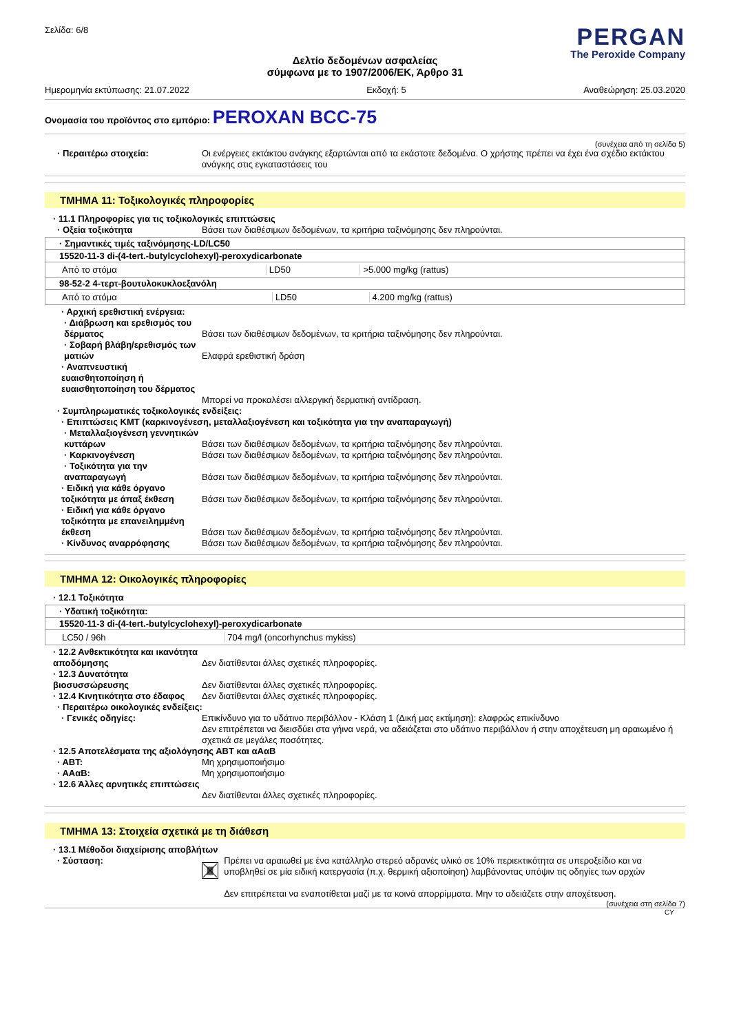Σελίδα: 6/8
PERGAN
The Peroxide Company
Δελτίο δεδομένων ασφαλείας
σύμφωνα με το 1907/2006/ΕΚ, Άρθρο 31
Ημερομηνία εκτύπωσης: 21.07.2022 Εκδοχή: 5 Αναθεώρηση: 25.03.2020
Ονομασία του προϊόντος στο εμπόριο: PEROXAN BCC-75
(συνέχεια από τη σελίδα 5)
· Περαιτέρω στοιχεία: Οι ενέργειες εκτάκτου ανάγκης εξαρτώνται από τα εκάστοτε δεδομένα. Ο χρήστης πρέπει να έχει ένα σχέδιο εκτάκτου ανάγκης στις εγκαταστάσεις του
ΤΜΗΜΑ 11: Τοξικολογικές πληροφορίες
· 11.1 Πληροφορίες για τις τοξικολογικές επιπτώσεις
· Οξεία τοξικότητα Βάσει των διαθέσιμων δεδομένων, τα κριτήρια ταξινόμησης δεν πληρούνται.
| · Σημαντικές τιμές ταξινόμησης-LD/LC50 |
| 15520-11-3 di-(4-tert.-butylcyclohexyl)-peroxydicarbonate |
| / Από το στόμα / LD50 / >5.000 mg/kg (rattus) / |
| 98-52-2 4-τερτ-βουτυλοκυκλοεξανόλη |
| / Από το στόμα / LD50 / 4.200 mg/kg (rattus) / |
· Αρχική ερεθιστική ενέργεια:
· Διάβρωση και ερεθισμός του δέρματος
Βάσει των διαθέσιμων δεδομένων, τα κριτήρια ταξινόμησης δεν πληρούνται.
· Σοβαρή βλάβη/ερεθισμός των ματιών
Ελαφρά ερεθιστική δράση
· Αναπνευστική ευαισθητοποίηση ή ευαισθητοποίηση του δέρματος
Μπορεί να προκαλέσει αλλεργική δερματική αντίδραση.
· Συμπληρωματικές τοξικολογικές ενδείξεις:
· Επιπτώσεις ΚΜΤ (καρκινογένεση, μεταλλαξιογένεση και τοξικότητα για την αναπαραγωγή)
· Μεταλλαξιογένεση γεννητικών κυττάρων
Βάσει των διαθέσιμων δεδομένων, τα κριτήρια ταξινόμησης δεν πληρούνται.
· Καρκινογένεση Βάσει των διαθέσιμων δεδομένων, τα κριτήρια ταξινόμησης δεν πληρούνται.
· Τοξικότητα για την αναπαραγωγή
Βάσει των διαθέσιμων δεδομένων, τα κριτήρια ταξινόμησης δεν πληρούνται.
· Ειδική για κάθε όργανο τοξικότητα με άπαξ έκθεση
Βάσει των διαθέσιμων δεδομένων, τα κριτήρια ταξινόμησης δεν πληρούνται.
· Ειδική για κάθε όργανο τοξικότητα με επανειλημμένη έκθεση
Βάσει των διαθέσιμων δεδομένων, τα κριτήρια ταξινόμησης δεν πληρούνται.
· Κίνδυνος αναρρόφησης Βάσει των διαθέσιμων δεδομένων, τα κριτήρια ταξινόμησης δεν πληρούνται.
ΤΜΗΜΑ 12: Οικολογικές πληροφορίες
· 12.1 Τοξικότητα
| · Υδατική τοξικότητα: |
| 15520-11-3 di-(4-tert.-butylcyclohexyl)-peroxydicarbonate |
| / LC50 / 96h / 704 mg/l (oncorhynchus mykiss) / |
· 12.2 Ανθεκτικότητα και ικανότητα αποδόμησης
Δεν διατίθενται άλλες σχετικές πληροφορίες.
· 12.3 Δυνατότητα βιοσυσσώρευσης
Δεν διατίθενται άλλες σχετικές πληροφορίες.
· 12.4 Κινητικότητα στο έδαφος
Δεν διατίθενται άλλες σχετικές πληροφορίες.
· Περαιτέρω οικολογικές ενδείξεις:
· Γενικές οδηγίες: Επικίνδυνο για το υδάτινο περιβάλλον - Κλάση 1 (Δική μας εκτίμηση): ελαφρώς επικίνδυνο
Δεν επιτρέπεται να διεισδύει στα γήινα νερά, να αδειάζεται στο υδάτινο περιβάλλον ή στην αποχέτευση μη αραιωμένο ή σχετικά σε μεγάλες ποσότητες.
· 12.5 Αποτελέσματα της αξιολόγησης ΑΒΤ και αΑαΒ
· ΑΒΤ: Μη χρησιμοποιήσιμο
· ΑΑαΒ: Μη χρησιμοποιήσιμο
· 12.6 Άλλες αρνητικές επιπτώσεις
Δεν διατίθενται άλλες σχετικές πληροφορίες.
ΤΜΗΜΑ 13: Στοιχεία σχετικά με τη διάθεση
· 13.1 Μέθοδοι διαχείρισης αποβλήτων
· Σύσταση: Πρέπει να αραιωθεί με ένα κατάλληλο στερεό αδρανές υλικό σε 10% περιεκτικότητα σε υπεροξείδιο και να υποβληθεί σε μία ειδική κατεργασία (π.χ. θερμική αξιοποίηση) λαμβάνοντας υπόψιν τις οδηγίες των αρχών
Δεν επιτρέπεται να εναποτίθεται μαζί με τα κοινά απορρίμματα. Μην το αδειάζετε στην αποχέτευση.
(συνέχεια στη σελίδα 7)
CY